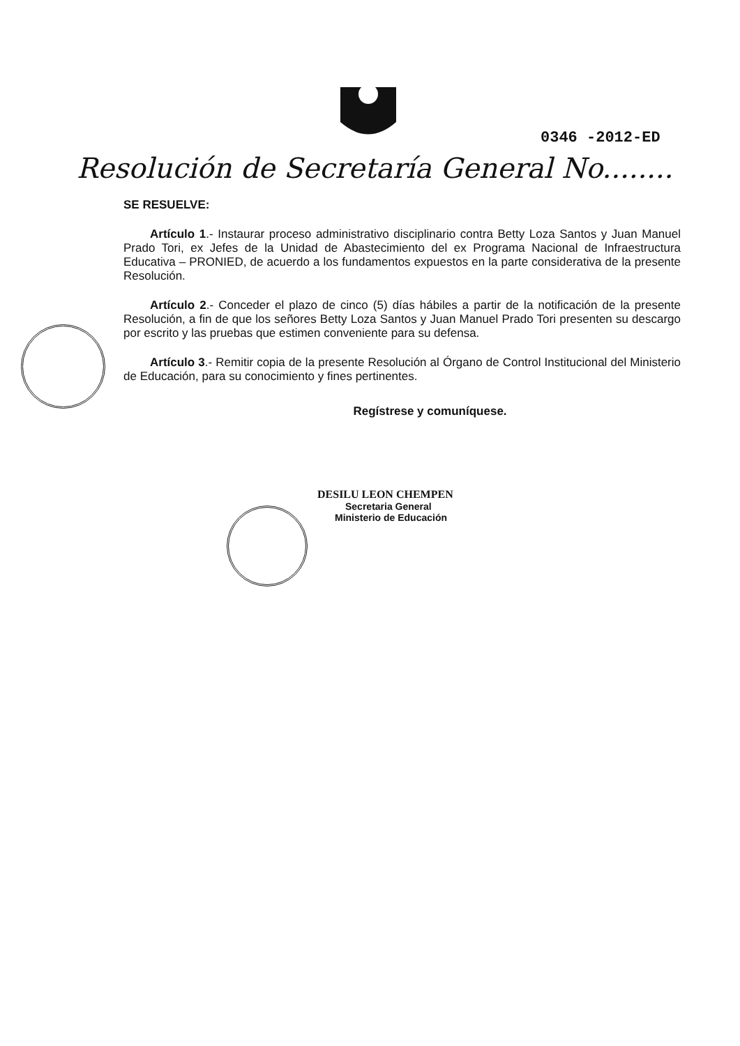0346 -2012-ED
Resolución de Secretaría General No........
SE RESUELVE:
Artículo 1.- Instaurar proceso administrativo disciplinario contra Betty Loza Santos y Juan Manuel Prado Tori, ex Jefes de la Unidad de Abastecimiento del ex Programa Nacional de Infraestructura Educativa – PRONIED, de acuerdo a los fundamentos expuestos en la parte considerativa de la presente Resolución.
Artículo 2.- Conceder el plazo de cinco (5) días hábiles a partir de la notificación de la presente Resolución, a fin de que los señores Betty Loza Santos y Juan Manuel Prado Tori presenten su descargo por escrito y las pruebas que estimen conveniente para su defensa.
Artículo 3.- Remitir copia de la presente Resolución al Órgano de Control Institucional del Ministerio de Educación, para su conocimiento y fines pertinentes.
Regístrese y comuníquese.
DESILU LEON CHEMPEN
Secretaria General
Ministerio de Educación